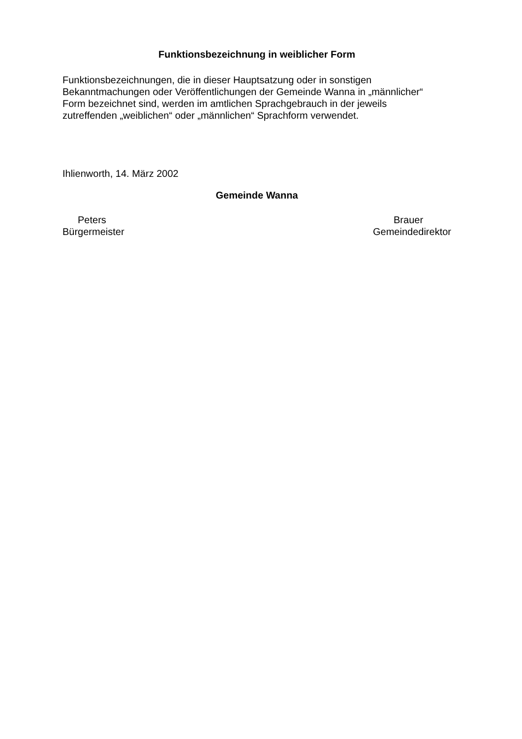Funktionsbezeichnung in weiblicher Form
Funktionsbezeichnungen, die in dieser Hauptsatzung oder in sonstigen
Bekanntmachungen oder Veröffentlichungen der Gemeinde Wanna in „männlicher“
Form bezeichnet sind, werden im amtlichen Sprachgebrauch in der jeweils
zutreffenden „weiblichen“ oder „männlichen“ Sprachform verwendet.
Ihlienworth, 14. März 2002
Gemeinde Wanna
Peters
Bürgermeister
Brauer
Gemeindedirektor